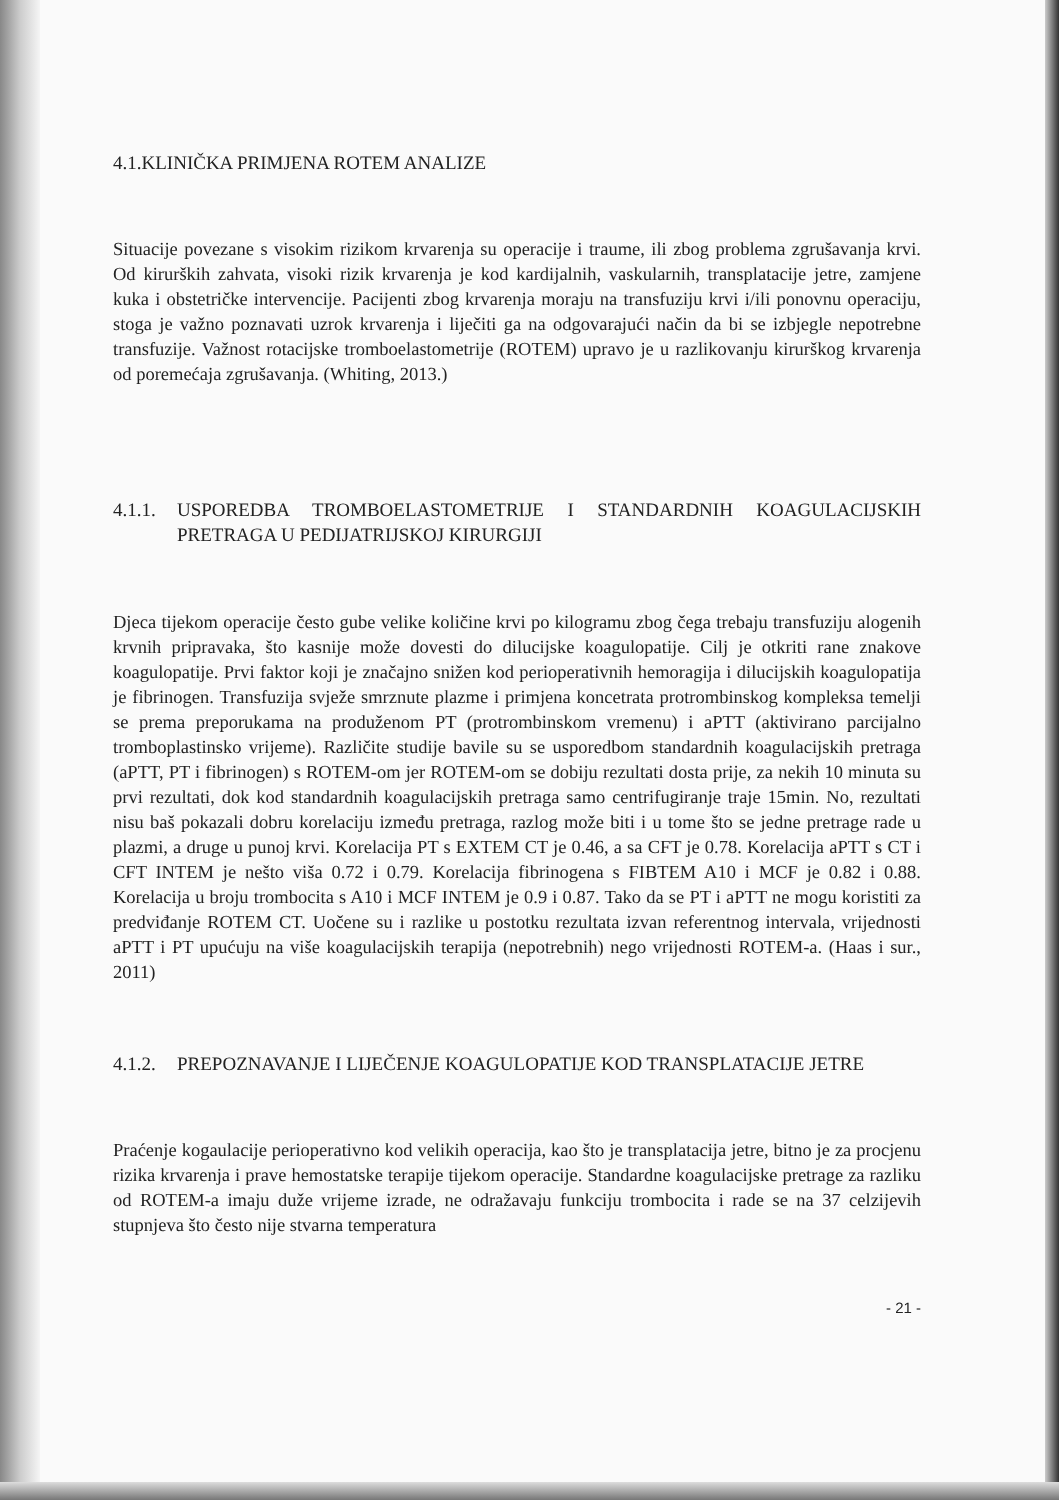4.1.KLINIČKA PRIMJENA ROTEM ANALIZE
Situacije povezane s visokim rizikom krvarenja su operacije i traume, ili zbog problema zgrušavanja krvi. Od kirurških zahvata, visoki rizik krvarenja je kod kardijalnih, vaskularnih, transplatacije jetre, zamjene kuka i obstetričke intervencije. Pacijenti zbog krvarenja moraju na transfuziju krvi i/ili ponovnu operaciju, stoga je važno poznavati uzrok krvarenja i liječiti ga na odgovarajući način da bi se izbjegle nepotrebne transfuzije. Važnost rotacijske tromboelastometrije (ROTEM) upravo je u razlikovanju kirurškog krvarenja od poremećaja zgrušavanja. (Whiting, 2013.)
4.1.1. USPOREDBA TROMBOELASTOMETRIJE I STANDARDNIH KOAGULACIJSKIH PRETRAGA U PEDIJATRIJSKOJ KIRURGIJI
Djeca tijekom operacije često gube velike količine krvi po kilogramu zbog čega trebaju transfuziju alogenih krvnih pripravaka, što kasnije može dovesti do dilucijske koagulopatije. Cilj je otkriti rane znakove koagulopatije. Prvi faktor koji je značajno snižen kod perioperativnih hemoragija i dilucijskih koagulopatija je fibrinogen. Transfuzija svježe smrznute plazme i primjena koncetrata protrombinskog kompleksa temelji se prema preporukama na produženom PT (protrombinskom vremenu) i aPTT (aktivirano parcijalno tromboplastinsko vrijeme). Različite studije bavile su se usporedbom standardnih koagulacijskih pretraga (aPTT, PT i fibrinogen) s ROTEM-om jer ROTEM-om se dobiju rezultati dosta prije, za nekih 10 minuta su prvi rezultati, dok kod standardnih koagulacijskih pretraga samo centrifugiranje traje 15min. No, rezultati nisu baš pokazali dobru korelaciju između pretraga, razlog može biti i u tome što se jedne pretrage rade u plazmi, a druge u punoj krvi. Korelacija PT s EXTEM CT je 0.46, a sa CFT je 0.78. Korelacija aPTT s CT i CFT INTEM je nešto viša 0.72 i 0.79. Korelacija fibrinogena s FIBTEM A10 i MCF je 0.82 i 0.88. Korelacija u broju trombocita s A10 i MCF INTEM je 0.9 i 0.87. Tako da se PT i aPTT ne mogu koristiti za predviđanje ROTEM CT. Uočene su i razlike u postotku rezultata izvan referentnog intervala, vrijednosti aPTT i PT upućuju na više koagulacijskih terapija (nepotrebnih) nego vrijednosti ROTEM-a. (Haas i sur., 2011)
4.1.2. PREPOZNAVANJE I LIJEČENJE KOAGULOPATIJE KOD TRANSPLATACIJE JETRE
Praćenje kogaulacije perioperativno kod velikih operacija, kao što je transplatacija jetre, bitno je za procjenu rizika krvarenja i prave hemostatske terapije tijekom operacije. Standardne koagulacijske pretrage za razliku od ROTEM-a imaju duže vrijeme izrade, ne odražavaju funkciju trombocita i rade se na 37 celzijevih stupnjeva što često nije stvarna temperatura
- 21 -